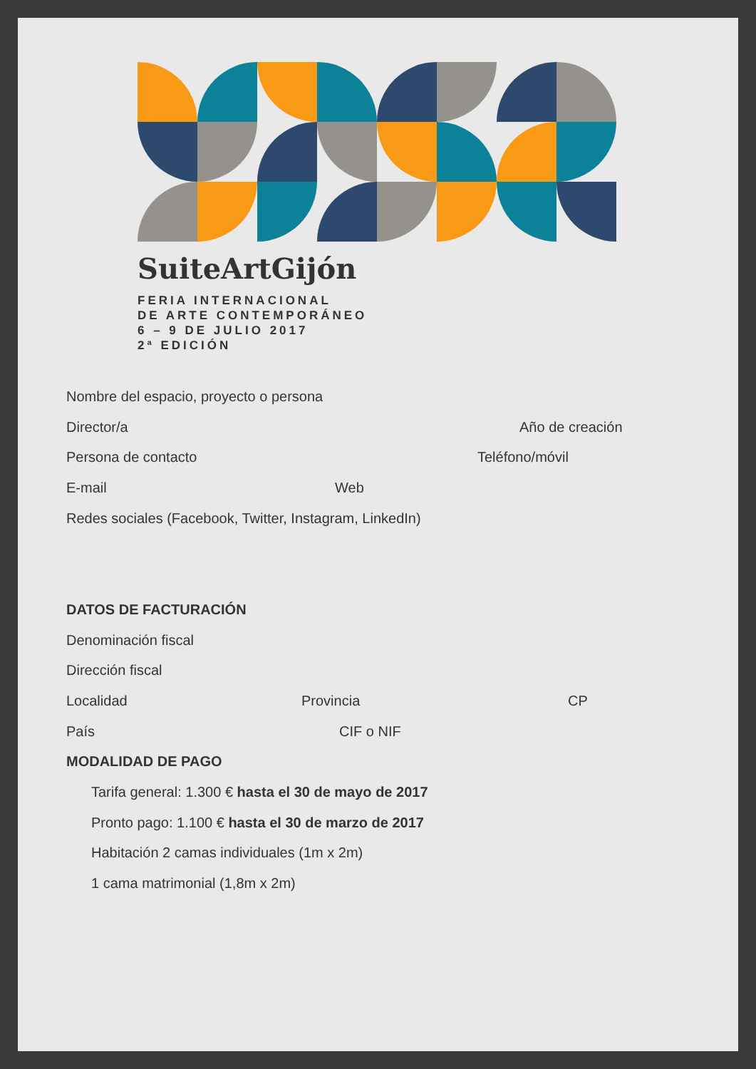SuiteArtGijón
FERIA INTERNACIONAL
DE ARTE CONTEMPORÁNEO
6 – 9 DE JULIO 2017
2ª EDICIÓN
Nombre del espacio, proyecto o persona
Director/a Año de creación
Persona de contacto Teléfono/móvil
E-mail Web
Redes sociales (Facebook, Twitter, Instagram, LinkedIn)
DATOS DE FACTURACIÓN
Denominación fiscal
Dirección fiscal
Localidad Provincia CP
País CIF o NIF
MODALIDAD DE PAGO
Tarifa general: 1.300 € hasta el 30 de mayo de 2017
Pronto pago: 1.100 € hasta el 30 de marzo de 2017
Habitación 2 camas individuales (1m x 2m)
1 cama matrimonial (1,8m x 2m)